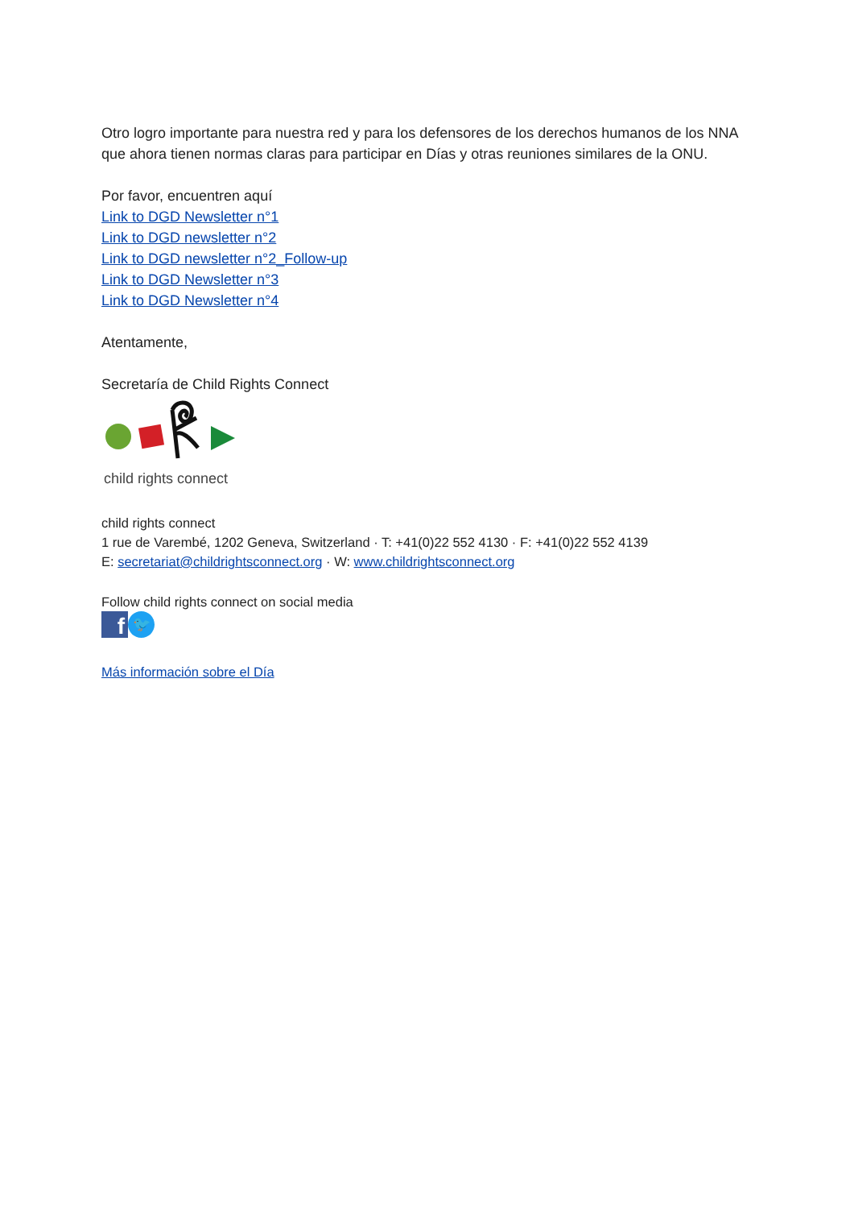Otro logro importante para nuestra red y para los defensores de los derechos humanos de los NNA que ahora tienen normas claras para participar en Días y otras reuniones similares de la ONU.
Por favor, encuentren aquí
Link to DGD Newsletter n°1
Link to DGD newsletter n°2
Link to DGD newsletter n°2_Follow-up
Link to DGD Newsletter n°3
Link to DGD Newsletter n°4
Atentamente,
Secretaría de Child Rights Connect
child rights connect
child rights connect
1 rue de Varembé, 1202 Geneva, Switzerland · T: +41(0)22 552 4130 · F: +41(0)22 552 4139
E: secretariat@childrightsconnect.org · W: www.childrightsconnect.org
Follow child rights connect on social media
f
🐦
Más información sobre el Día